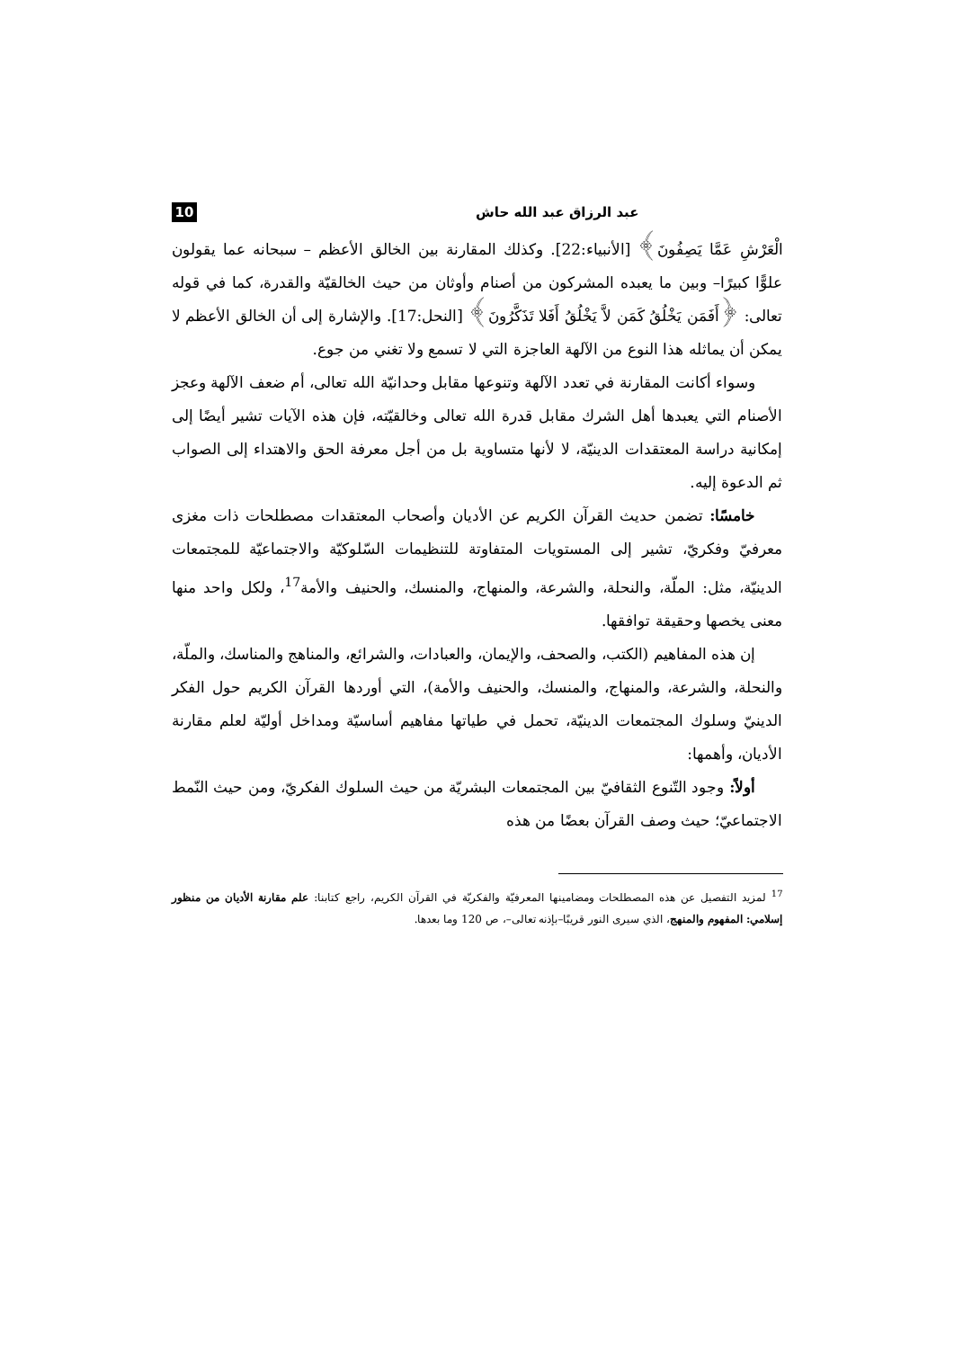عبد الرزاق عبد الله حاش 10
الْعَرْشِ عَمَّا يَصِفُونَ﴾ [الأنبياء:22]. وكذلك المقارنة بين الخالق الأعظم – سبحانه عما يقولون علوًّا كبيرًا– وبين ما يعبده المشركون من أصنام وأوثان من حيث الخالقيّة والقدرة، كما في قوله تعالى: ﴿أَفَمَن يَخْلُقُ كَمَن لاَّ يَخْلُقُ أَفَلا تَذَكَّرُونَ﴾ [النحل:17]. والإشارة إلى أن الخالق الأعظم لا يمكن أن يماثله هذا النوع من الآلهة العاجزة التي لا تسمع ولا تغني من جوع.
وسواء أكانت المقارنة في تعدد الآلهة وتنوعها مقابل وحدانيّة الله تعالى، أم ضعف الآلهة وعجز الأصنام التي يعبدها أهل الشرك مقابل قدرة الله تعالى وخالقيّته، فإن هذه الآيات تشير أيضًا إلى إمكانية دراسة المعتقدات الدينيّة، لا لأنها متساوية بل من أجل معرفة الحق والاهتداء إلى الصواب ثم الدعوة إليه.
خامسًا: تضمن حديث القرآن الكريم عن الأديان وأصحاب المعتقدات مصطلحات ذات مغزى معرفيّ وفكريّ، تشير إلى المستويات المتفاوتة للتنظيمات السّلوكيّة والاجتماعيّة للمجتمعات الدينيّة، مثل: الملّة، والنحلة، والشرعة، والمنهاج، والمنسك، والحنيف والأمة<sup>17</sup>، ولكل واحد منها معنى يخصها وحقيقة توافقها.
إن هذه المفاهيم (الكتب، والصحف، والإيمان، والعبادات، والشرائع، والمناهج والمناسك، والملّة، والنحلة، والشرعة، والمنهاج، والمنسك، والحنيف والأمة)، التي أوردها القرآن الكريم حول الفكر الدينيّ وسلوك المجتمعات الدينيّة، تحمل في طياتها مفاهيم أساسيّة ومداخل أوليّة لعلم مقارنة الأديان، وأهمها:
أولاً: وجود التّنوع الثقافيّ بين المجتمعات البشريّة من حيث السلوك الفكريّ، ومن حيث النّمط الاجتماعيّ؛ حيث وصف القرآن بعضًا من هذه
<sup>17</sup> لمزيد التفصيل عن هذه المصطلحات ومضامينها المعرفيّة والفكريّة في القرآن الكريم، راجع كتابنا: علم مقارنة الأديان من منظور إسلامي: المفهوم والمنهج، الذي سيرى النور قريبًا–بإذنه تعالى–، ص 120 وما بعدها.